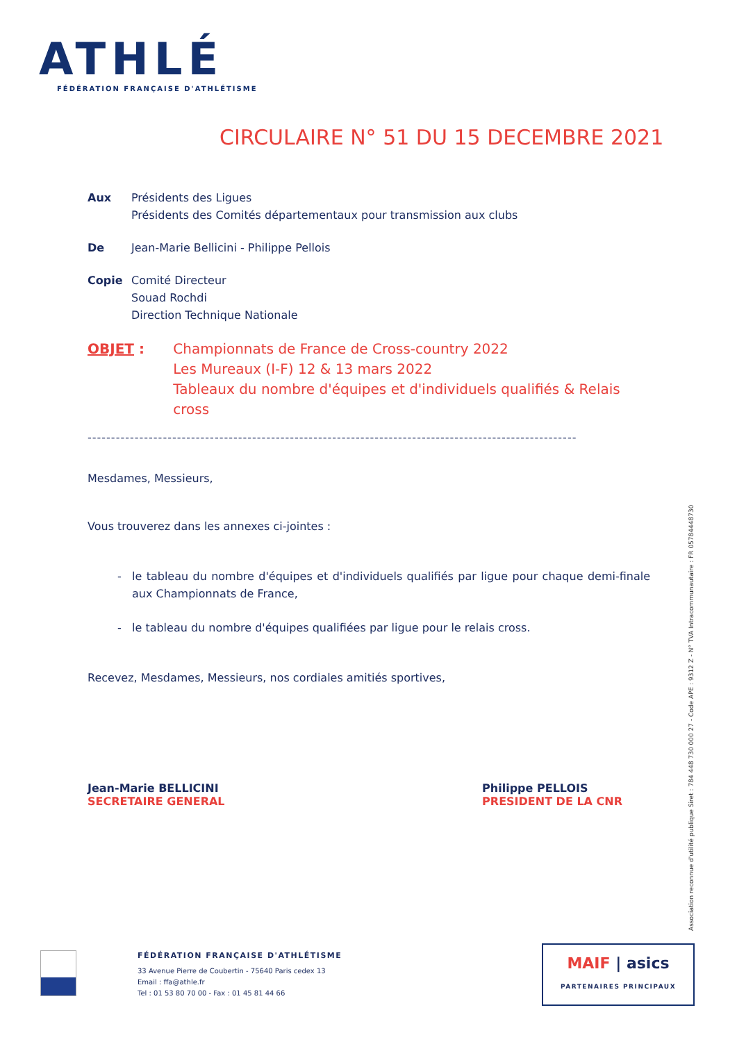ATHLÉ
FÉDÉRATION FRANÇAISE D'ATHLÉTISME
CIRCULAIRE N° 51 DU 15 DECEMBRE 2021
Aux Présidents des Ligues
Présidents des Comités départementaux pour transmission aux clubs
De Jean-Marie Bellicini - Philippe Pellois
Copie Comité Directeur
Souad Rochdi
Direction Technique Nationale
OBJET : Championnats de France de Cross-country 2022
Les Mureaux (I-F) 12 & 13 mars 2022
Tableaux du nombre d'équipes et d'individuels qualifiés & Relais cross
--------------------------------------------------------------------------------------------------------
Mesdames, Messieurs,
Vous trouverez dans les annexes ci-jointes :
le tableau du nombre d'équipes et d'individuels qualifiés par ligue pour chaque demi-finale aux Championnats de France,
le tableau du nombre d'équipes qualifiées par ligue pour le relais cross.
Recevez, Mesdames, Messieurs, nos cordiales amitiés sportives,
Jean-Marie BELLICINI
SECRETAIRE GENERAL
Philippe PELLOIS
PRESIDENT DE LA CNR
Association reconnue d'utilité publique Siret : 784 448 730 000 27 - Code APE : 9312 Z - N° TVA Intracommunautaire : FR 05784448730
FÉDÉRATION FRANÇAISE D'ATHLÉTISME
33 Avenue Pierre de Coubertin - 75640 Paris cedex 13
Email : ffa@athle.fr
Tel : 01 53 80 70 00 - Fax : 01 45 81 44 66
MAIF | asics
PARTENAIRES PRINCIPAUX